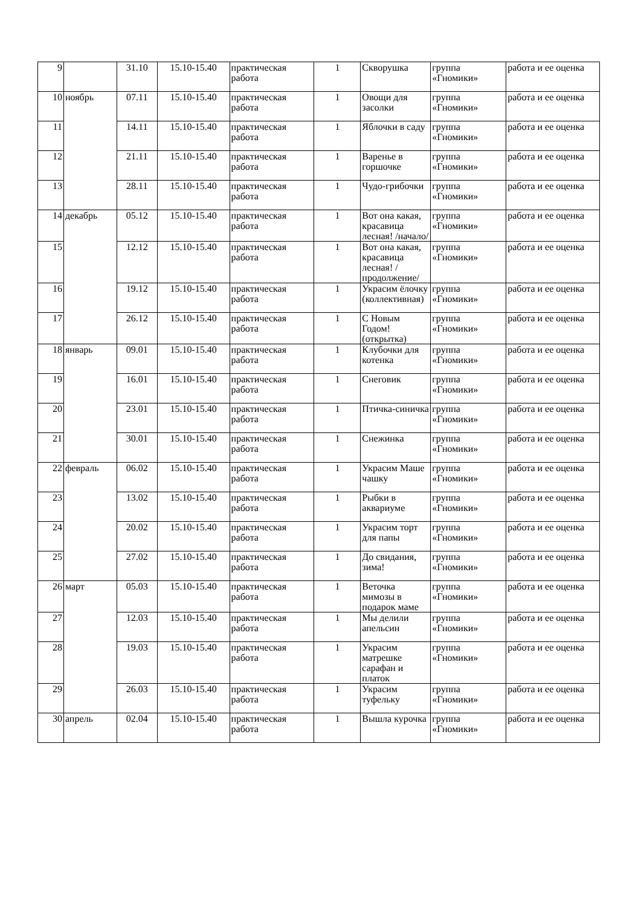| 9 | | 31.10 | 15.10-15.40 | практическая работа | 1 | Скворушка | группа «Гномики» | работа и ее оценка |
| 10 | ноябрь | 07.11 | 15.10-15.40 | практическая работа | 1 | Овощи для засолки | группа «Гномики» | работа и ее оценка |
| 11 | | 14.11 | 15.10-15.40 | практическая работа | 1 | Яблочки в саду | группа «Гномики» | работа и ее оценка |
| 12 | | 21.11 | 15.10-15.40 | практическая работа | 1 | Варенье в горшочке | группа «Гномики» | работа и ее оценка |
| 13 | | 28.11 | 15.10-15.40 | практическая работа | 1 | Чудо-грибочки | группа «Гномики» | работа и ее оценка |
| 14 | декабрь | 05.12 | 15.10-15.40 | практическая работа | 1 | Вот она какая, красавица лесная! /начало/ | группа «Гномики» | работа и ее оценка |
| 15 | | 12.12 | 15.10-15.40 | практическая работа | 1 | Вот она какая, красавица лесная! /продолжение/ | группа «Гномики» | работа и ее оценка |
| 16 | | 19.12 | 15.10-15.40 | практическая работа | 1 | Украсим ёлочку (коллективная) | группа «Гномики» | работа и ее оценка |
| 17 | | 26.12 | 15.10-15.40 | практическая работа | 1 | С Новым Годом! (открытка) | группа «Гномики» | работа и ее оценка |
| 18 | январь | 09.01 | 15.10-15.40 | практическая работа | 1 | Клубочки для котенка | группа «Гномики» | работа и ее оценка |
| 19 | | 16.01 | 15.10-15.40 | практическая работа | 1 | Снеговик | группа «Гномики» | работа и ее оценка |
| 20 | | 23.01 | 15.10-15.40 | практическая работа | 1 | Птичка-синичка | группа «Гномики» | работа и ее оценка |
| 21 | | 30.01 | 15.10-15.40 | практическая работа | 1 | Снежинка | группа «Гномики» | работа и ее оценка |
| 22 | февраль | 06.02 | 15.10-15.40 | практическая работа | 1 | Украсим Маше чашку | группа «Гномики» | работа и ее оценка |
| 23 | | 13.02 | 15.10-15.40 | практическая работа | 1 | Рыбки в аквариуме | группа «Гномики» | работа и ее оценка |
| 24 | | 20.02 | 15.10-15.40 | практическая работа | 1 | Украсим торт для папы | группа «Гномики» | работа и ее оценка |
| 25 | | 27.02 | 15.10-15.40 | практическая работа | 1 | До свидания, зима! | группа «Гномики» | работа и ее оценка |
| 26 | март | 05.03 | 15.10-15.40 | практическая работа | 1 | Веточка мимозы в подарок маме | группа «Гномики» | работа и ее оценка |
| 27 | | 12.03 | 15.10-15.40 | практическая работа | 1 | Мы делили апельсин | группа «Гномики» | работа и ее оценка |
| 28 | | 19.03 | 15.10-15.40 | практическая работа | 1 | Украсим матрешке сарафан и платок | группа «Гномики» | работа и ее оценка |
| 29 | | 26.03 | 15.10-15.40 | практическая работа | 1 | Украсим туфельку | группа «Гномики» | работа и ее оценка |
| 30 | апрель | 02.04 | 15.10-15.40 | практическая работа | 1 | Вышла курочка | группа «Гномики» | работа и ее оценка |